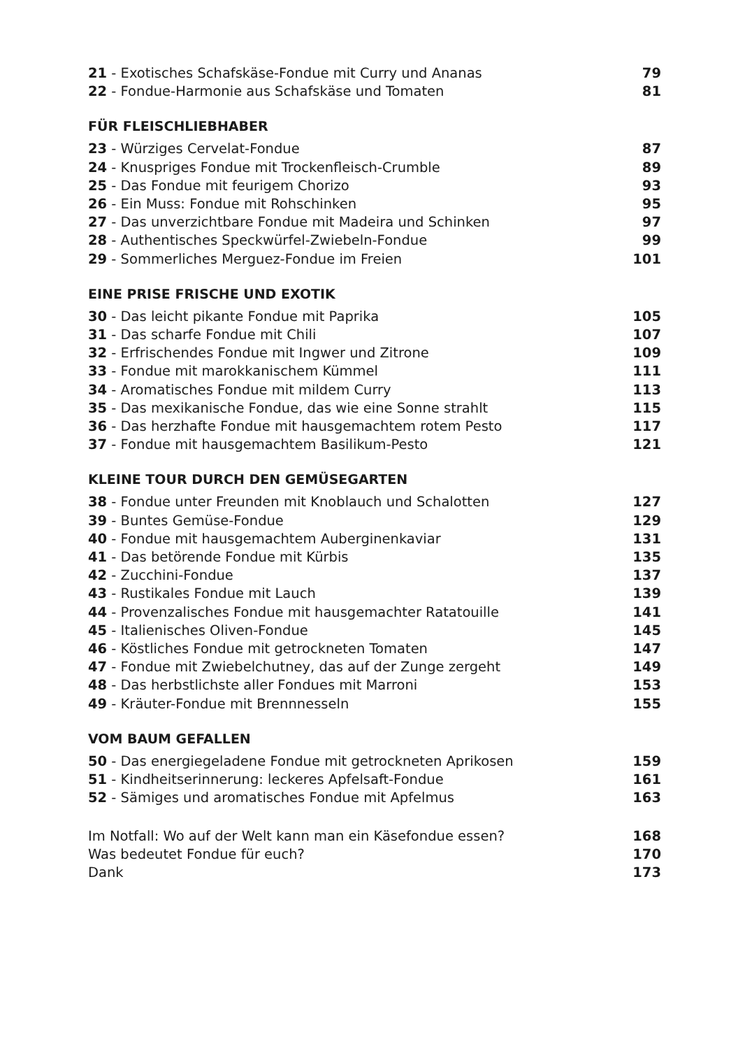21 - Exotisches Schafskäse-Fondue mit Curry und Ananas 79
22 - Fondue-Harmonie aus Schafskäse und Tomaten 81
FÜR FLEISCHLIEBHABER
23 - Würziges Cervelat-Fondue 87
24 - Knuspriges Fondue mit Trockenfleisch-Crumble 89
25 - Das Fondue mit feurigem Chorizo 93
26 - Ein Muss: Fondue mit Rohschinken 95
27 - Das unverzichtbare Fondue mit Madeira und Schinken 97
28 - Authentisches Speckwürfel-Zwiebeln-Fondue 99
29 - Sommerliches Merguez-Fondue im Freien 101
EINE PRISE FRISCHE UND EXOTIK
30 - Das leicht pikante Fondue mit Paprika 105
31 - Das scharfe Fondue mit Chili 107
32 - Erfrischendes Fondue mit Ingwer und Zitrone 109
33 - Fondue mit marokkanischem Kümmel 111
34 - Aromatisches Fondue mit mildem Curry 113
35 - Das mexikanische Fondue, das wie eine Sonne strahlt 115
36 - Das herzhafte Fondue mit hausgemachtem rotem Pesto 117
37 - Fondue mit hausgemachtem Basilikum-Pesto 121
KLEINE TOUR DURCH DEN GEMÜSEGARTEN
38 - Fondue unter Freunden mit Knoblauch und Schalotten 127
39 - Buntes Gemüse-Fondue 129
40 - Fondue mit hausgemachtem Auberginenkaviar 131
41 - Das betörende Fondue mit Kürbis 135
42 - Zucchini-Fondue 137
43 - Rustikales Fondue mit Lauch 139
44 - Provenzalisches Fondue mit hausgemachter Ratatouille 141
45 - Italienisches Oliven-Fondue 145
46 - Köstliches Fondue mit getrockneten Tomaten 147
47 - Fondue mit Zwiebelchutney, das auf der Zunge zergeht 149
48 - Das herbstlichste aller Fondues mit Marroni 153
49 - Kräuter-Fondue mit Brennnesseln 155
VOM BAUM GEFALLEN
50 - Das energiegeladene Fondue mit getrockneten Aprikosen 159
51 - Kindheitserinnerung: leckeres Apfelsaft-Fondue 161
52 - Sämiges und aromatisches Fondue mit Apfelmus 163
Im Notfall: Wo auf der Welt kann man ein Käsefondue essen? 168
Was bedeutet Fondue für euch? 170
Dank 173